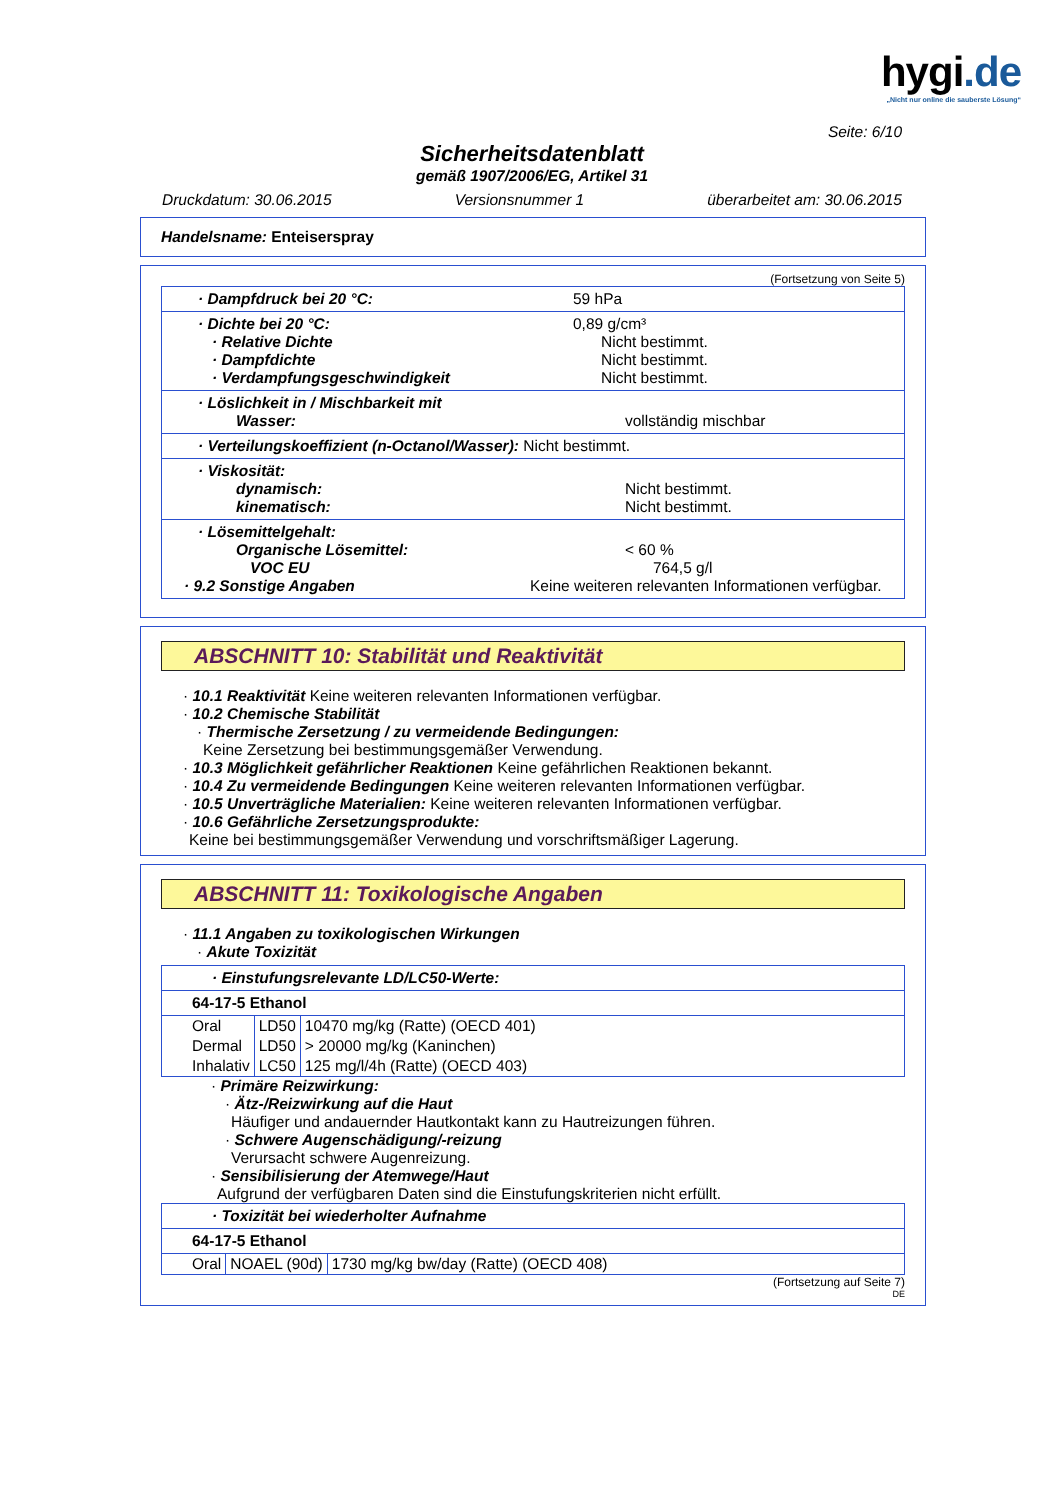hygi.de
„Nicht nur online die sauberste Lösung“
Seite: 6/10
Sicherheitsdatenblatt
gemäß 1907/2006/EG, Artikel 31
Druckdatum: 30.06.2015 Versionsnummer 1 überarbeitet am: 30.06.2015
Handelsname: Enteiserspray
(Fortsetzung von Seite 5)
· Dampfdruck bei 20 °C: 59 hPa
· Dichte bei 20 °C: 0,89 g/cm³
· Relative Dichte Nicht bestimmt.
· Dampfdichte Nicht bestimmt.
· Verdampfungsgeschwindigkeit Nicht bestimmt.
· Löslichkeit in / Mischbarkeit mit
Wasser: vollständig mischbar
· Verteilungskoeffizient (n-Octanol/Wasser): Nicht bestimmt.
· Viskosität:
dynamisch: Nicht bestimmt.
kinematisch: Nicht bestimmt.
· Lösemittelgehalt:
Organische Lösemittel: < 60 %
VOC EU 764,5 g/l
· 9.2 Sonstige Angaben Keine weiteren relevanten Informationen verfügbar.
ABSCHNITT 10: Stabilität und Reaktivität
· 10.1 Reaktivität Keine weiteren relevanten Informationen verfügbar.
· 10.2 Chemische Stabilität
· Thermische Zersetzung / zu vermeidende Bedingungen:
Keine Zersetzung bei bestimmungsgemäßer Verwendung.
· 10.3 Möglichkeit gefährlicher Reaktionen Keine gefährlichen Reaktionen bekannt.
· 10.4 Zu vermeidende Bedingungen Keine weiteren relevanten Informationen verfügbar.
· 10.5 Unverträgliche Materialien: Keine weiteren relevanten Informationen verfügbar.
· 10.6 Gefährliche Zersetzungsprodukte:
Keine bei bestimmungsgemäßer Verwendung und vorschriftsmäßiger Lagerung.
ABSCHNITT 11: Toxikologische Angaben
· 11.1 Angaben zu toxikologischen Wirkungen
· Akute Toxizität
· Einstufungsrelevante LD/LC50-Werte:
64-17-5 Ethanol
| Oral | LD50 | 10470 mg/kg (Ratte) (OECD 401) |
| Dermal | LD50 | > 20000 mg/kg (Kaninchen) |
| Inhalativ | LC50 | 125 mg/l/4h (Ratte) (OECD 403) |
· Primäre Reizwirkung:
· Ätz-/Reizwirkung auf die Haut
Häufiger und andauernder Hautkontakt kann zu Hautreizungen führen.
· Schwere Augenschädigung/-reizung
Verursacht schwere Augenreizung.
· Sensibilisierung der Atemwege/Haut
Aufgrund der verfügbaren Daten sind die Einstufungskriterien nicht erfüllt.
· Toxizität bei wiederholter Aufnahme
64-17-5 Ethanol
| Oral | NOAEL (90d) | 1730 mg/kg bw/day (Ratte) (OECD 408) |
(Fortsetzung auf Seite 7)
DE